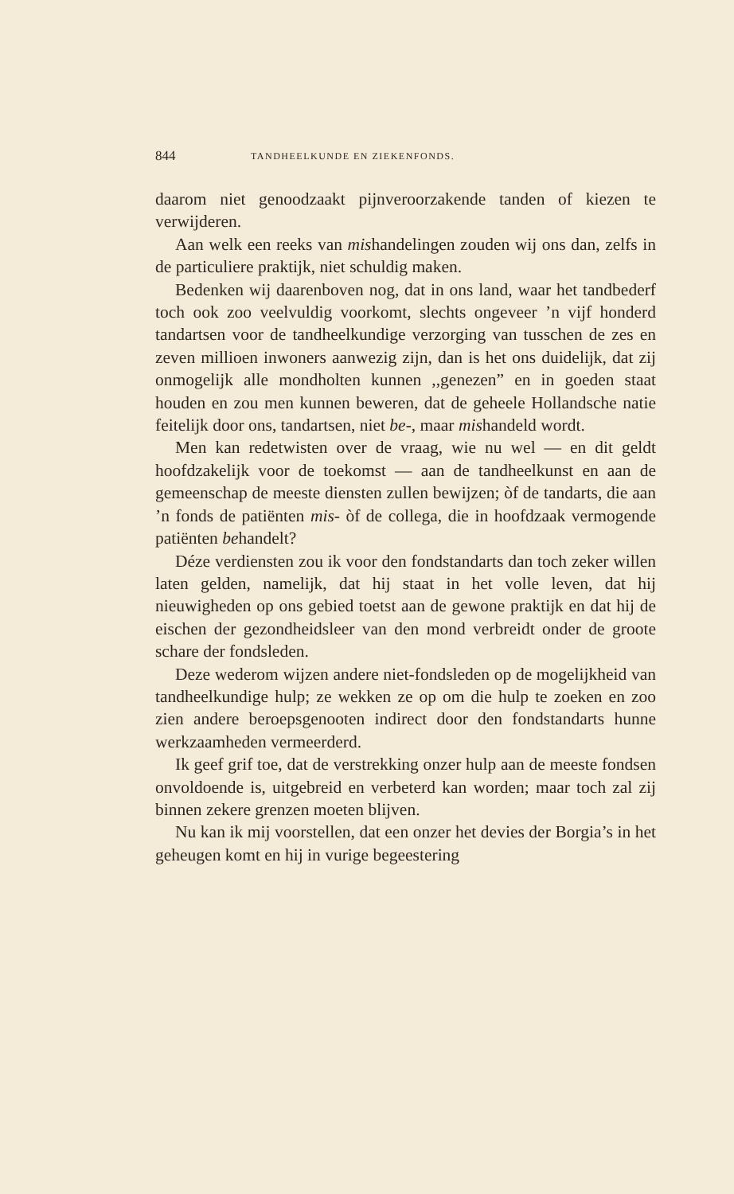844 TANDHEELKUNDE EN ZIEKENFONDS.
daarom niet genoodzaakt pijnveroorzakende tanden of kiezen te verwijderen.
Aan welk een reeks van mishandelingen zouden wij ons dan, zelfs in de particuliere praktijk, niet schuldig maken.
Bedenken wij daarenboven nog, dat in ons land, waar het tandbederf toch ook zoo veelvuldig voorkomt, slechts ongeveer ’n vijf honderd tandartsen voor de tandheelkundige verzorging van tusschen de zes en zeven millioen inwoners aanwezig zijn, dan is het ons duidelijk, dat zij onmogelijk alle mondholten kunnen ,,genezen” en in goeden staat houden en zou men kunnen beweren, dat de geheele Hollandsche natie feitelijk door ons, tandartsen, niet be-, maar mishandeld wordt.
Men kan redetwisten over de vraag, wie nu wel — en dit geldt hoofdzakelijk voor de toekomst — aan de tandheelkunst en aan de gemeenschap de meeste diensten zullen bewijzen; òf de tandarts, die aan ’n fonds de patiënten mis- òf de collega, die in hoofdzaak vermogende patiënten behandelt?
Déze verdiensten zou ik voor den fondstandarts dan toch zeker willen laten gelden, namelijk, dat hij staat in het volle leven, dat hij nieuwigheden op ons gebied toetst aan de gewone praktijk en dat hij de eischen der gezondheidsleer van den mond verbreidt onder de groote schare der fondsleden.
Deze wederom wijzen andere niet-fondsleden op de mogelijkheid van tandheelkundige hulp; ze wekken ze op om die hulp te zoeken en zoo zien andere beroepsgenooten indirect door den fondstandarts hunne werkzaamheden vermeerderd.
Ik geef grif toe, dat de verstrekking onzer hulp aan de meeste fondsen onvoldoende is, uitgebreid en verbeterd kan worden; maar toch zal zij binnen zekere grenzen moeten blijven.
Nu kan ik mij voorstellen, dat een onzer het devies der Borgia’s in het geheugen komt en hij in vurige begeestering